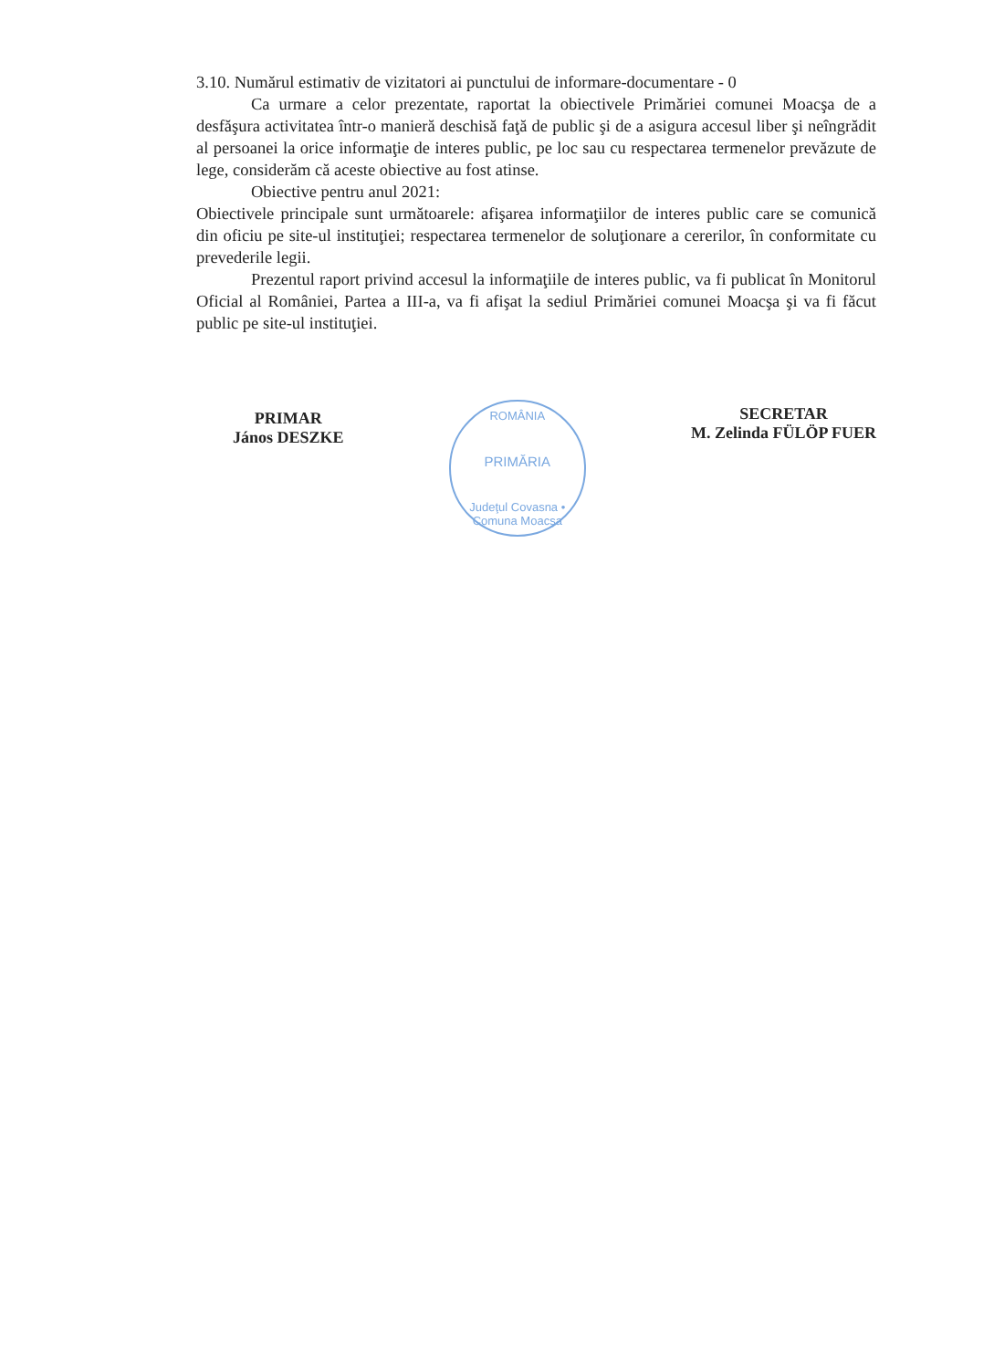3.10. Numărul estimativ de vizitatori ai punctului de informare-documentare - 0
Ca urmare a celor prezentate, raportat la obiectivele Primăriei comunei Moacşa de a desfăşura activitatea într-o manieră deschisă faţă de public şi de a asigura accesul liber şi neîngrădit al persoanei la orice informaţie de interes public, pe loc sau cu respectarea termenelor prevăzute de lege, considerăm că aceste obiective au fost atinse.
Obiective pentru anul 2021:
Obiectivele principale sunt următoarele: afişarea informaţiilor de interes public care se comunică din oficiu pe site-ul instituţiei; respectarea termenelor de soluţionare a cererilor, în conformitate cu prevederile legii.
Prezentul raport privind accesul la informaţiile de interes public, va fi publicat în Monitorul Oficial al României, Partea a III-a, va fi afişat la sediul Primăriei comunei Moacşa şi va fi făcut public pe site-ul instituţiei.
PRIMAR
János DESZKE
ROMÂNIA
PRIMĂRIA
Judeţul Covasna • Comuna Moacşa
SECRETAR
M. Zelinda FÜLÖP FUER